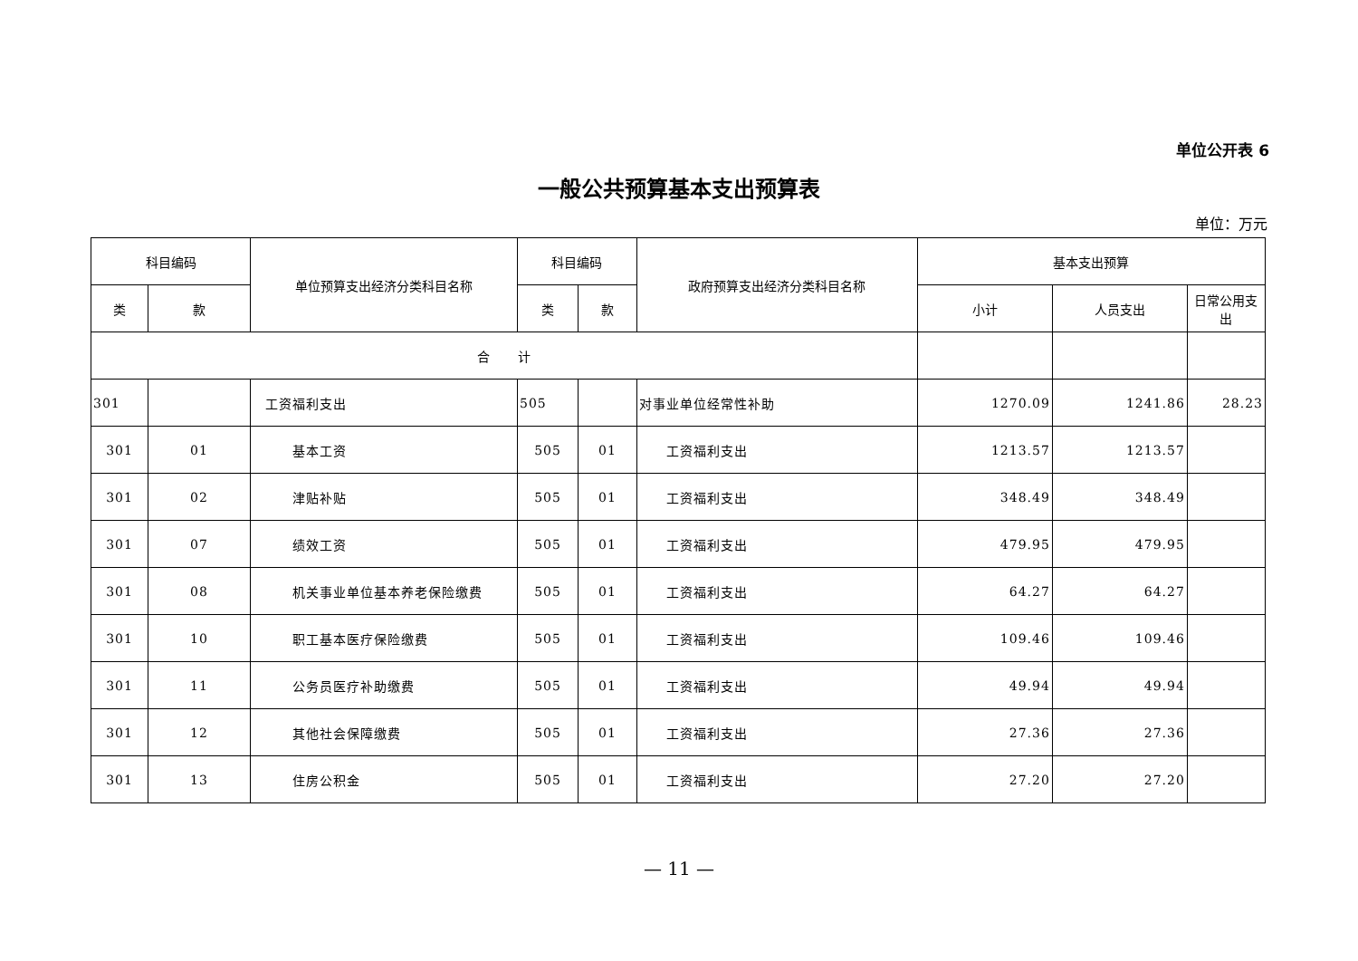单位公开表 6
一般公共预算基本支出预算表
单位：万元
| 科目编码 | | 单位预算支出经济分类科目名称 | 科目编码 | | 政府预算支出经济分类科目名称 | 基本支出预算 | | |
| --- | --- | --- | --- | --- | --- | --- | --- | --- |
| 类 | 款 | | 类 | 款 | | 小计 | 人员支出 | 日常公用支出 |
| 合 计 | | | | | | | | |
| 301 | | 工资福利支出 | 505 | | 对事业单位经常性补助 | 1270.09 | 1241.86 | 28.23 |
| 301 | 01 | 基本工资 | 505 | 01 | 工资福利支出 | 1213.57 | 1213.57 | |
| 301 | 02 | 津贴补贴 | 505 | 01 | 工资福利支出 | 348.49 | 348.49 | |
| 301 | 07 | 绩效工资 | 505 | 01 | 工资福利支出 | 479.95 | 479.95 | |
| 301 | 08 | 机关事业单位基本养老保险缴费 | 505 | 01 | 工资福利支出 | 64.27 | 64.27 | |
| 301 | 10 | 职工基本医疗保险缴费 | 505 | 01 | 工资福利支出 | 109.46 | 109.46 | |
| 301 | 11 | 公务员医疗补助缴费 | 505 | 01 | 工资福利支出 | 49.94 | 49.94 | |
| 301 | 12 | 其他社会保障缴费 | 505 | 01 | 工资福利支出 | 27.36 | 27.36 | |
| 301 | 13 | 住房公积金 | 505 | 01 | 工资福利支出 | 27.20 | 27.20 | |
— 11 —